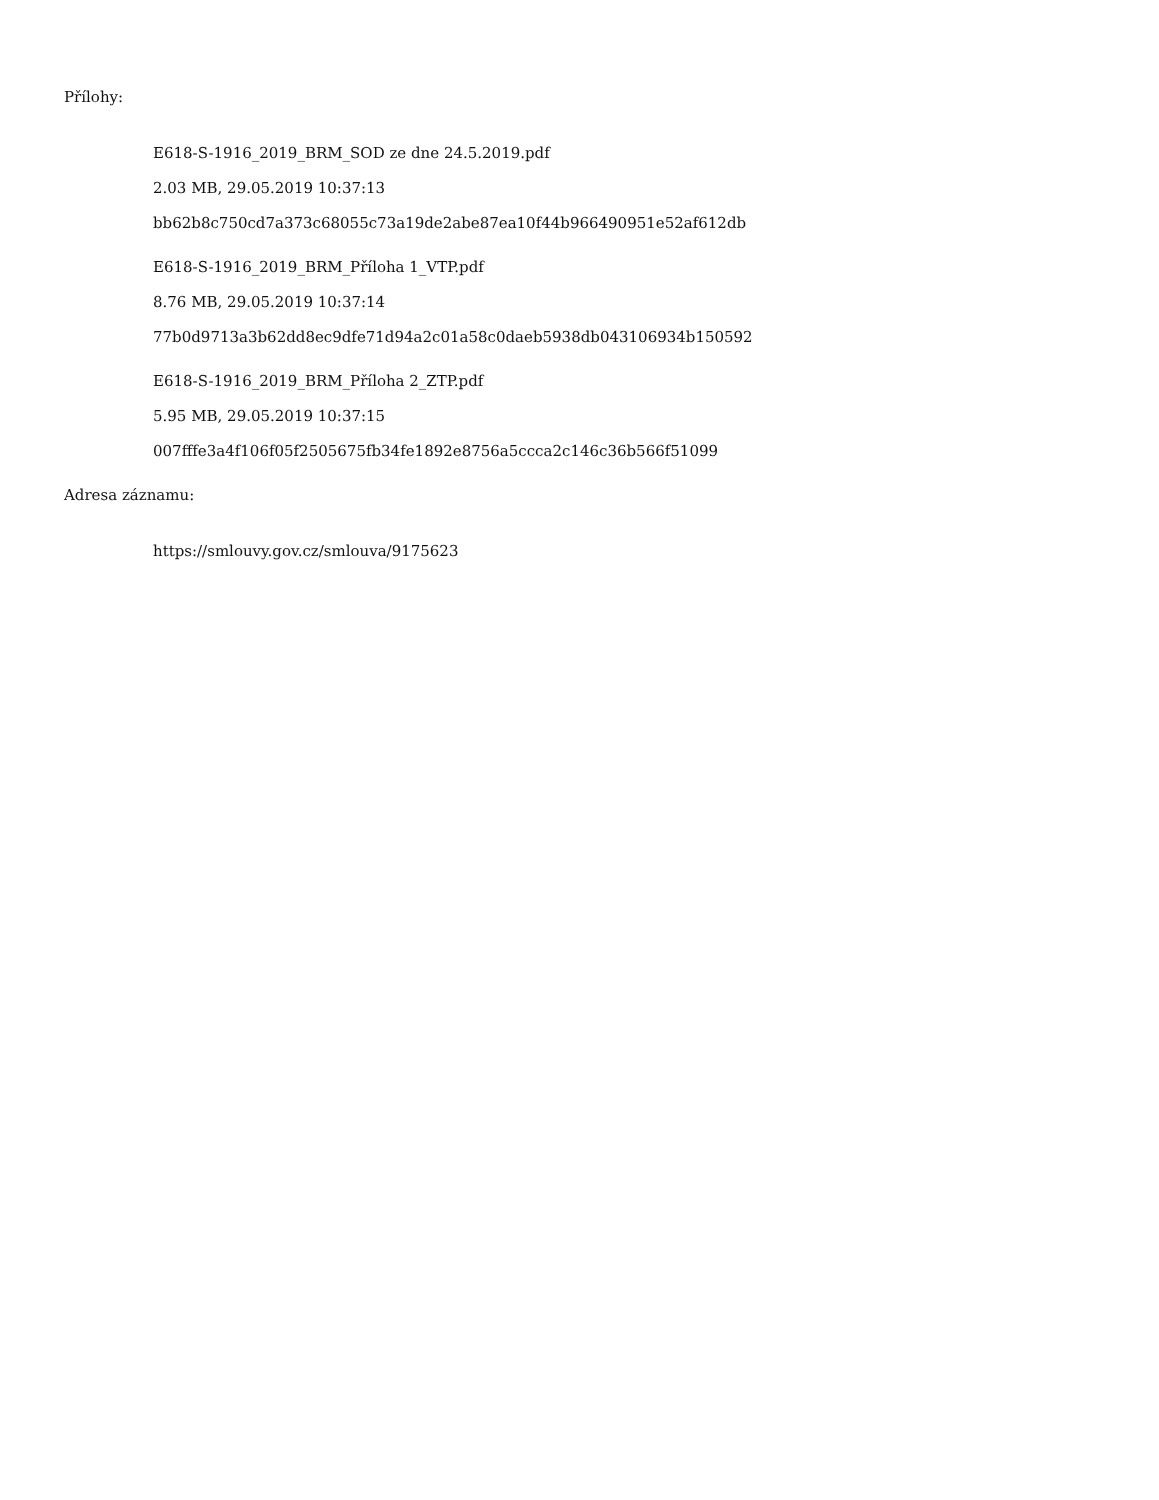Přílohy:
E618-S-1916_2019_BRM_SOD ze dne 24.5.2019.pdf
2.03 MB, 29.05.2019 10:37:13
bb62b8c750cd7a373c68055c73a19de2abe87ea10f44b966490951e52af612db
E618-S-1916_2019_BRM_Příloha 1_VTP.pdf
8.76 MB, 29.05.2019 10:37:14
77b0d9713a3b62dd8ec9dfe71d94a2c01a58c0daeb5938db043106934b150592
E618-S-1916_2019_BRM_Příloha 2_ZTP.pdf
5.95 MB, 29.05.2019 10:37:15
007fffe3a4f106f05f2505675fb34fe1892e8756a5ccca2c146c36b566f51099
Adresa záznamu:
https://smlouvy.gov.cz/smlouva/9175623